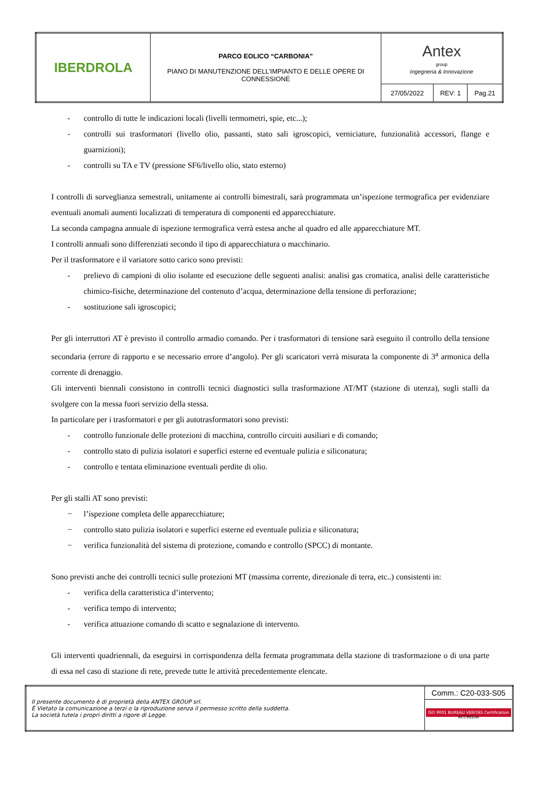| IBERDROLA | PARCO EOLICO “CARBONIA” PIANO DI MANUTENZIONE DELL’IMPIANTO E DELLE OPERE DI CONNESSIONE | Antex group Ingegneria & Innovazione | | |
| | | 27/05/2022 | REV: 1 | Pag.21 |
- controllo di tutte le indicazioni locali (livelli termometri, spie, etc...);
- controlli sui trasformatori (livello olio, passanti, stato sali igroscopici, verniciature, funzionalità accessori, flange e guarnizioni);
- controlli su TA e TV (pressione SF6/livello olio, stato esterno)
I controlli di sorveglianza semestrali, unitamente ai controlli bimestrali, sarà programmata un’ispezione termografica per evidenziare eventuali anomali aumenti localizzati di temperatura di componenti ed apparecchiature.
La seconda campagna annuale di ispezione termografica verrà estesa anche al quadro ed alle apparecchiature MT.
I controlli annuali sono differenziati secondo il tipo di apparecchiatura o macchinario.
Per il trasformatore e il variatore sotto carico sono previsti:
- prelievo di campioni di olio isolante ed esecuzione delle seguenti analisi: analisi gas cromatica, analisi delle caratteristiche chimico-fisiche, determinazione del contenuto d’acqua, determinazione della tensione di perforazione;
- sostituzione sali igroscopici;
Per gli interruttori AT è previsto il controllo armadio comando. Per i trasformatori di tensione sarà eseguito il controllo della tensione secondaria (errore di rapporto e se necessario errore d’angolo). Per gli scaricatori verrà misurata la componente di 3<sup>a</sup> armonica della corrente di drenaggio.
Gli interventi biennali consistono in controlli tecnici diagnostici sulla trasformazione AT/MT (stazione di utenza), sugli stalli da svolgere con la messa fuori servizio della stessa.
In particolare per i trasformatori e per gli autotrasformatori sono previsti:
- controllo funzionale delle protezioni di macchina, controllo circuiti ausiliari e di comando;
- controllo stato di pulizia isolatori e superfici esterne ed eventuale pulizia e siliconatura;
- controllo e tentata eliminazione eventuali perdite di olio.
Per gli stalli AT sono previsti:
− l’ispezione completa delle apparecchiature;
− controllo stato pulizia isolatori e superfici esterne ed eventuale pulizia e siliconatura;
− verifica funzionalità del sistema di protezione, comando e controllo (SPCC) di montante.
Sono previsti anche dei controlli tecnici sulle protezioni MT (massima corrente, direzionale di terra, etc..) consistenti in:
- verifica della caratteristica d’intervento;
- verifica tempo di intervento;
- verifica attuazione comando di scatto e segnalazione di intervento.
Gli interventi quadriennali, da eseguirsi in corrispondenza della fermata programmata della stazione di trasformazione o di una parte di essa nel caso di stazione di rete, prevede tutte le attività precedentemente elencate.
| Il presente documento è di proprietà della ANTEX GROUP srl. È Vietato la comunicazione a terzi o la riproduzione senza il permesso scritto della suddetta. La società tutela i propri diritti a rigore di Legge. | Comm.: C20-033-S05 |
| | ISO 9001 BUREAU VERITAS Certification ACCREDIA |